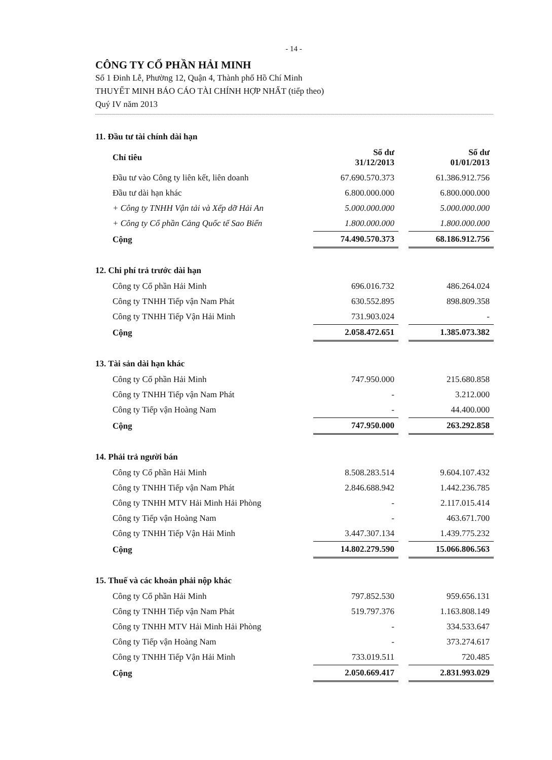- 14 -
CÔNG TY CỔ PHẦN HẢI MINH
Số 1 Đinh Lễ, Phường 12, Quận 4, Thành phố Hồ Chí Minh
THUYẾT MINH BÁO CÁO TÀI CHÍNH HỢP NHẤT (tiếp theo)
Quý IV năm 2013
11. Đầu tư tài chính dài hạn
| Chỉ tiêu | Số dư 31/12/2013 | | Số dư 01/01/2013 |
| Đầu tư vào Công ty liên kết, liên doanh | 67.690.570.373 | | 61.386.912.756 |
| Đầu tư dài hạn khác | 6.800.000.000 | | 6.800.000.000 |
| + Công ty TNHH Vận tải và Xếp dỡ Hải An | 5.000.000.000 | | 5.000.000.000 |
| + Công ty Cổ phần Cảng Quốc tế Sao Biển | 1.800.000.000 | | 1.800.000.000 |
| Cộng | 74.490.570.373 | | 68.186.912.756 |
12. Chi phí trả trước dài hạn
| Công ty Cổ phần Hải Minh | 696.016.732 | | 486.264.024 |
| Công ty TNHH Tiếp vận Nam Phát | 630.552.895 | | 898.809.358 |
| Công ty TNHH Tiếp Vận Hải Minh | 731.903.024 | | - |
| Cộng | 2.058.472.651 | | 1.385.073.382 |
13. Tài sản dài hạn khác
| Công ty Cổ phần Hải Minh | 747.950.000 | | 215.680.858 |
| Công ty TNHH Tiếp vận Nam Phát | - | | 3.212.000 |
| Công ty Tiếp vận Hoàng Nam | - | | 44.400.000 |
| Cộng | 747.950.000 | | 263.292.858 |
14. Phải trả người bán
| Công ty Cổ phần Hải Minh | 8.508.283.514 | | 9.604.107.432 |
| Công ty TNHH Tiếp vận Nam Phát | 2.846.688.942 | | 1.442.236.785 |
| Công ty TNHH MTV Hải Minh Hải Phòng | - | | 2.117.015.414 |
| Công ty Tiếp vận Hoàng Nam | - | | 463.671.700 |
| Công ty TNHH Tiếp Vận Hải Minh | 3.447.307.134 | | 1.439.775.232 |
| Cộng | 14.802.279.590 | | 15.066.806.563 |
15. Thuế và các khoản phải nộp khác
| Công ty Cổ phần Hải Minh | 797.852.530 | | 959.656.131 |
| Công ty TNHH Tiếp vận Nam Phát | 519.797.376 | | 1.163.808.149 |
| Công ty TNHH MTV Hải Minh Hải Phòng | - | | 334.533.647 |
| Công ty Tiếp vận Hoàng Nam | - | | 373.274.617 |
| Công ty TNHH Tiếp Vận Hải Minh | 733.019.511 | | 720.485 |
| Cộng | 2.050.669.417 | | 2.831.993.029 |